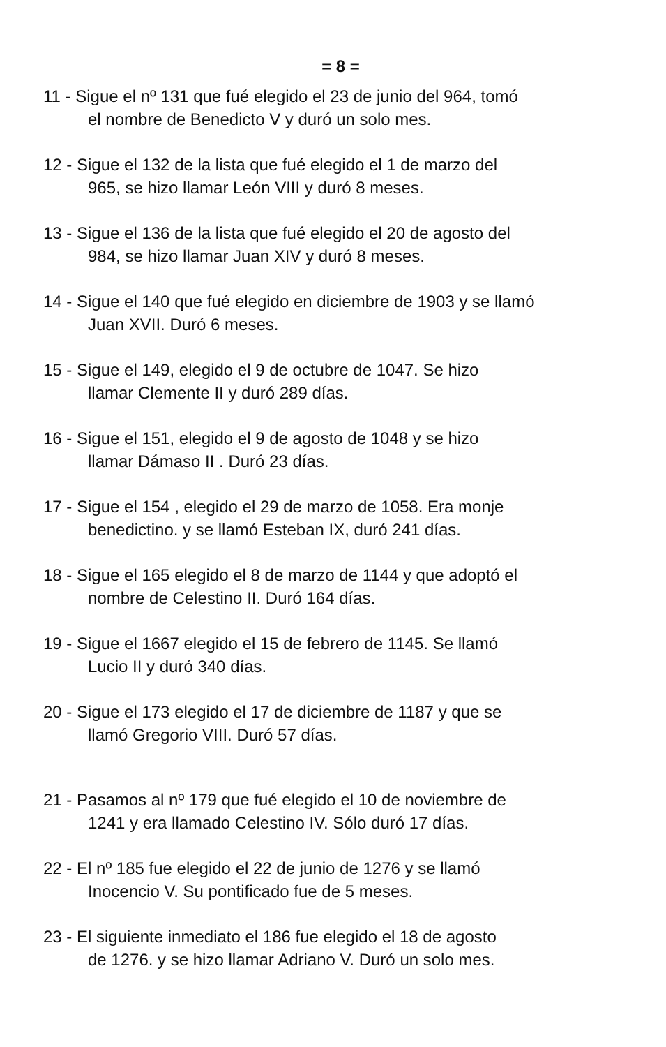= 8 =
11 - Sigue el nº 131 que fué elegido el 23 de junio del 964, tomó
el nombre de Benedicto V y duró un solo mes.
12 - Sigue el 132 de la lista que fué elegido el 1 de marzo del
965, se hizo llamar León VIII y duró 8 meses.
13 - Sigue el 136 de la lista que fué elegido el 20 de agosto del
984, se hizo llamar Juan XIV y duró 8 meses.
14 - Sigue el 140 que fué elegido en diciembre de 1903 y se llamó
Juan XVII. Duró 6 meses.
15 - Sigue el 149, elegido el 9 de octubre de 1047. Se hizo
llamar Clemente II y duró 289 días.
16 - Sigue el 151, elegido el 9 de agosto de 1048 y se hizo
llamar Dámaso II . Duró 23 días.
17 - Sigue el 154 , elegido el 29 de marzo de 1058. Era monje
benedictino. y se llamó Esteban IX, duró 241 días.
18 - Sigue el 165 elegido el 8 de marzo de 1144 y que adoptó el
nombre de Celestino II. Duró 164 días.
19 - Sigue el 1667 elegido el 15 de febrero de 1145. Se llamó
Lucio II y duró 340 días.
20 - Sigue el 173 elegido el 17 de diciembre de 1187 y que se
llamó Gregorio VIII. Duró 57 días.
21 - Pasamos al nº 179 que fué elegido el 10 de noviembre de
1241 y era llamado Celestino IV. Sólo duró 17 días.
22 - El nº 185 fue elegido el 22 de junio de 1276 y se llamó
Inocencio V. Su pontificado fue de 5 meses.
23 - El siguiente inmediato el 186 fue elegido el 18 de agosto
de 1276. y se hizo llamar Adriano V. Duró un solo mes.